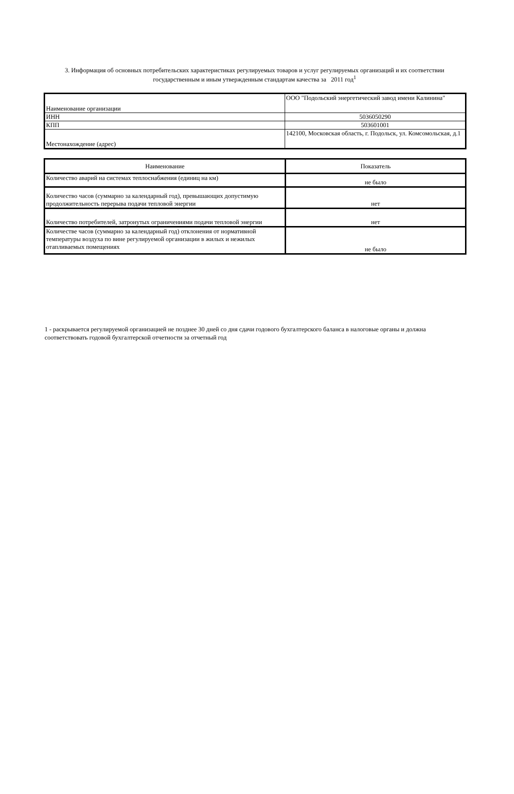3. Информация об основных потребительских характеристиках регулируемых товаров и услуг регулируемых организаций и их соответствии государственным и иным утвержденным стандартам качества за 2011 год<sup>1</sup>
| Наименование организации | ООО "Подольский энергетический завод имени Калинина" |
| ИНН | 5036050290 |
| КПП | 503601001 |
| Местонахождение (адрес) | 142100, Московская область, г. Подольск, ул. Комсомольская, д.1 |
| Наименование | Показатель |
| Количество аварий на системах теплоснабжения (единиц на км) | не было |
| Количество часов (суммарно за календарный год), превышающих допустимую продолжительность перерыва подачи тепловой энергии | нет |
| Количество потребителей, затронутых ограничениями подачи тепловой энергии | нет |
| Количестве часов (суммарно за календарный год) отклонения от нормативной температуры воздуха по вине регулируемой организации в жилых и нежилых отапливаемых помещениях | не было |
1 - раскрывается регулируемой организацией не позднее 30 дней со дня сдачи годового бухгалтерского баланса в налоговые органы и должна соответствовать годовой бухгалтерской отчетности за отчетный год